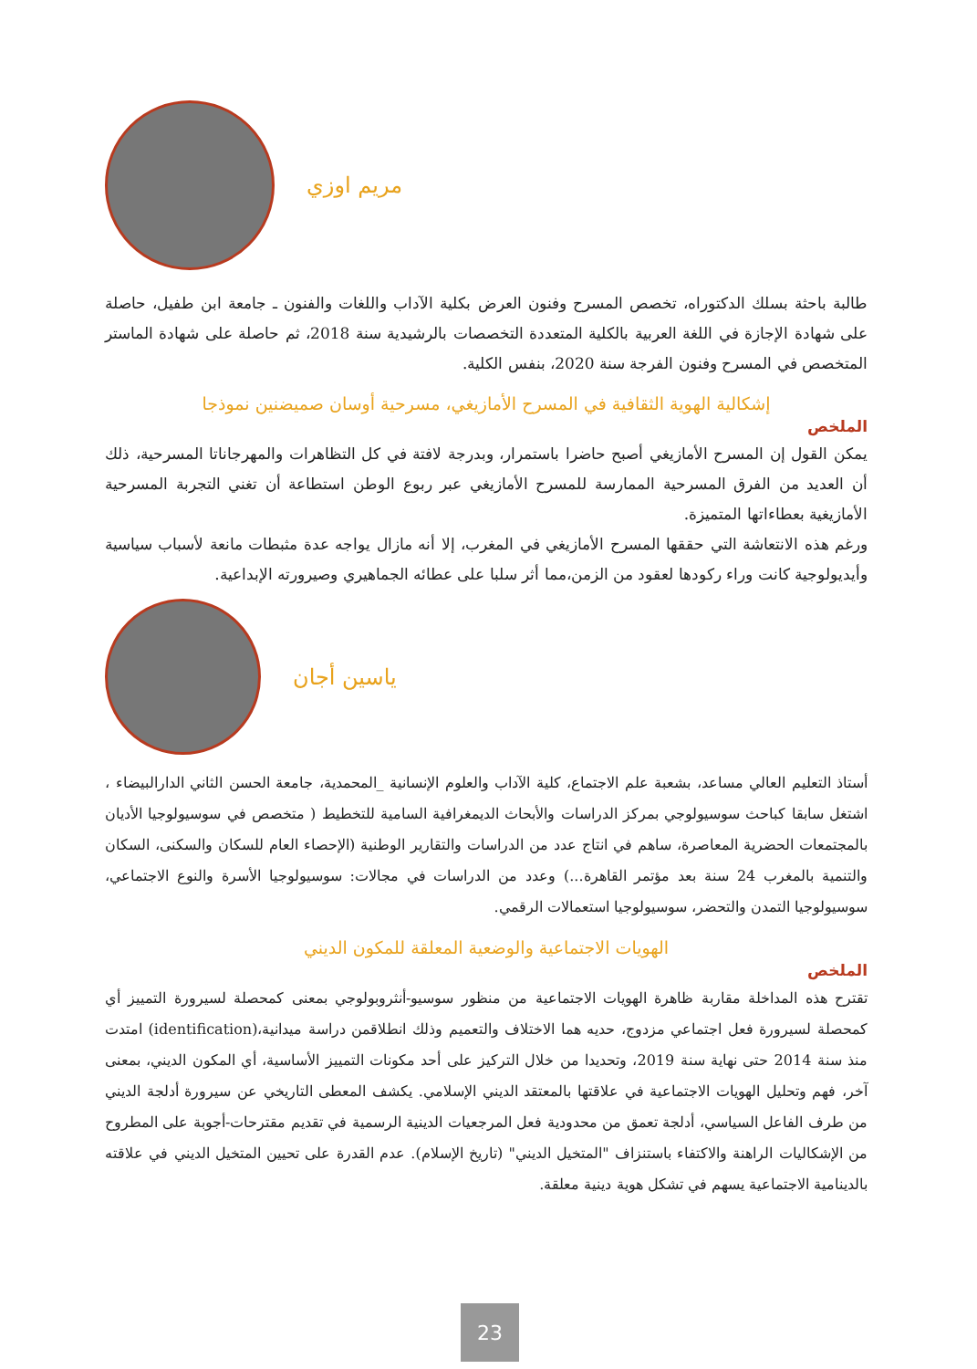مريم اوزي
طالبة باحثة بسلك الدكتوراه، تخصص المسرح وفنون العرض بكلية الآداب واللغات والفنون ـ جامعة ابن طفيل، حاصلة على شهادة الإجازة في اللغة العربية بالكلية المتعددة التخصصات بالرشيدية سنة 2018، ثم حاصلة على شهادة الماستر المتخصص في المسرح وفنون الفرجة سنة 2020، بنفس الكلية.
إشكالية الهوية الثقافية في المسرح الأمازيغي، مسرحية أوسان صميضنين نموذجا
الملخص
يمكن القول إن المسرح الأمازيغي أصبح حاضرا باستمرار، وبدرجة لافتة في كل التظاهرات والمهرجاناتا المسرحية، ذلك أن العديد من الفرق المسرحية الممارسة للمسرح الأمازيغي عبر ربوع الوطن استطاعة أن تغني التجربة المسرحية الأمازيغية بعطاءاتها المتميزة.
ورغم هذه الانتعاشة التي حققها المسرح الأمازيغي في المغرب، إلا أنه مازال يواجه عدة مثبطات مانعة لأسباب سياسية وأيديولوجية كانت وراء ركودها لعقود من الزمن،مما أثر سلبا على عطائه الجماهيري وصيرورته الإبداعية.
ياسين أجان
أستاذ التعليم العالي مساعد، بشعبة علم الاجتماع، كلية الآداب والعلوم الإنسانية _المحمدية، جامعة الحسن الثاني الدارالبيضاء ، اشتغل سابقا كباحث سوسيولوجي بمركز الدراسات والأبحاث الديمغرافية السامية للتخطيط ( متخصص في سوسيولوجيا الأديان بالمجتمعات الحضرية المعاصرة، ساهم في انتاج عدد من الدراسات والتقارير الوطنية (الإحصاء العام للسكان والسكنى، السكان والتنمية بالمغرب 24 سنة بعد مؤتمر القاهرة...) وعدد من الدراسات في مجالات: سوسيولوجيا الأسرة والنوع الاجتماعي، سوسيولوجيا التمدن والتحضر، سوسيولوجيا استعمالات الرقمي.
الهويات الاجتماعية والوضعية المعلقة للمكون الديني
الملخص
تقترح هذه المداخلة مقاربة ظاهرة الهويات الاجتماعية من منظور سوسيو-أنثروبولوجي بمعنى كمحصلة لسيرورة التمييز أي كمحصلة لسيرورة فعل اجتماعي مزدوج، حديه هما الاختلاف والتعميم وذلك انطلاقمن دراسة ميدانية،(identification) امتدت منذ سنة 2014 حتى نهاية سنة 2019، وتحديدا من خلال التركيز على أحد مكونات التمييز الأساسية، أي المكون الديني، بمعنى آخر، فهم وتحليل الهويات الاجتماعية في علاقتها بالمعتقد الديني الإسلامي. يكشف المعطى التاريخي عن سيرورة أدلجة الديني من طرف الفاعل السياسي، أدلجة تعمق من محدودية فعل المرجعيات الدينية الرسمية في تقديم مقترحات-أجوبة على المطروح من الإشكاليات الراهنة والاكتفاء باستنزاف "المتخيل الديني" (تاريخ الإسلام). عدم القدرة على تحيين المتخيل الديني في علاقته بالدينامية الاجتماعية يسهم في تشكل هوية دينية معلقة.
23